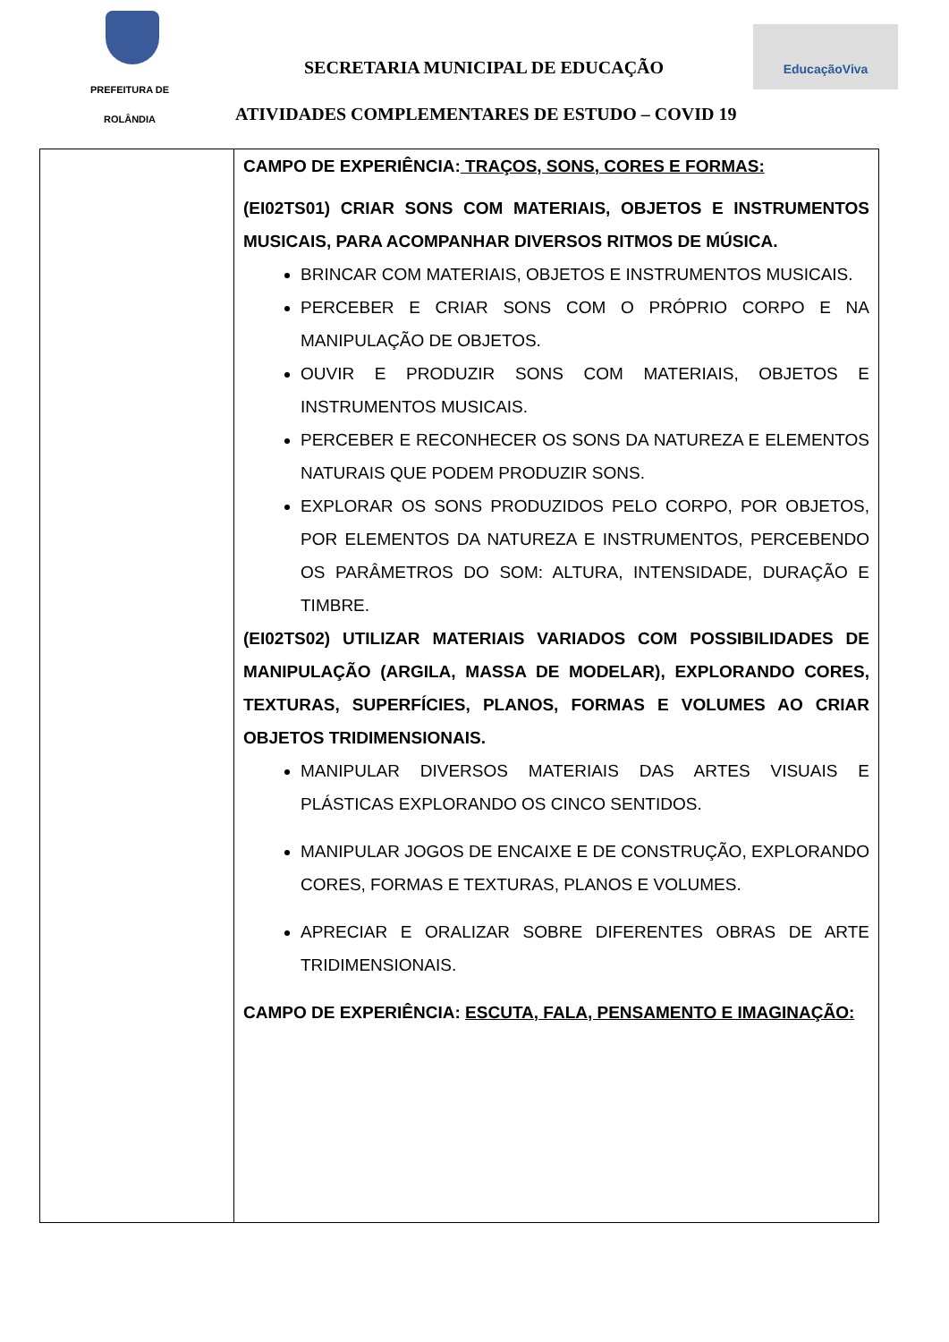PREFEITURA DE
ROLÂNDIA
SECRETARIA MUNICIPAL DE EDUCAÇÃO
EducaçãoViva
ATIVIDADES COMPLEMENTARES DE ESTUDO – COVID 19
| | CAMPO DE EXPERIÊNCIA: TRAÇOS, SONS, CORES E FORMAS: (EI02TS01) CRIAR SONS COM MATERIAIS, OBJETOS E INSTRUMENTOS MUSICAIS, PARA ACOMPANHAR DIVERSOS RITMOS DE MÚSICA. BRINCAR COM MATERIAIS, OBJETOS E INSTRUMENTOS MUSICAIS. PERCEBER E CRIAR SONS COM O PRÓPRIO CORPO E NA MANIPULAÇÃO DE OBJETOS. OUVIR E PRODUZIR SONS COM MATERIAIS, OBJETOS E INSTRUMENTOS MUSICAIS. PERCEBER E RECONHECER OS SONS DA NATUREZA E ELEMENTOS NATURAIS QUE PODEM PRODUZIR SONS. EXPLORAR OS SONS PRODUZIDOS PELO CORPO, POR OBJETOS, POR ELEMENTOS DA NATUREZA E INSTRUMENTOS, PERCEBENDO OS PARÂMETROS DO SOM: ALTURA, INTENSIDADE, DURAÇÃO E TIMBRE. (EI02TS02) UTILIZAR MATERIAIS VARIADOS COM POSSIBILIDADES DE MANIPULAÇÃO (ARGILA, MASSA DE MODELAR), EXPLORANDO CORES, TEXTURAS, SUPERFÍCIES, PLANOS, FORMAS E VOLUMES AO CRIAR OBJETOS TRIDIMENSIONAIS. MANIPULAR DIVERSOS MATERIAIS DAS ARTES VISUAIS E PLÁSTICAS EXPLORANDO OS CINCO SENTIDOS. MANIPULAR JOGOS DE ENCAIXE E DE CONSTRUÇÃO, EXPLORANDO CORES, FORMAS E TEXTURAS, PLANOS E VOLUMES. APRECIAR E ORALIZAR SOBRE DIFERENTES OBRAS DE ARTE TRIDIMENSIONAIS. CAMPO DE EXPERIÊNCIA: ESCUTA, FALA, PENSAMENTO E IMAGINAÇÃO: |